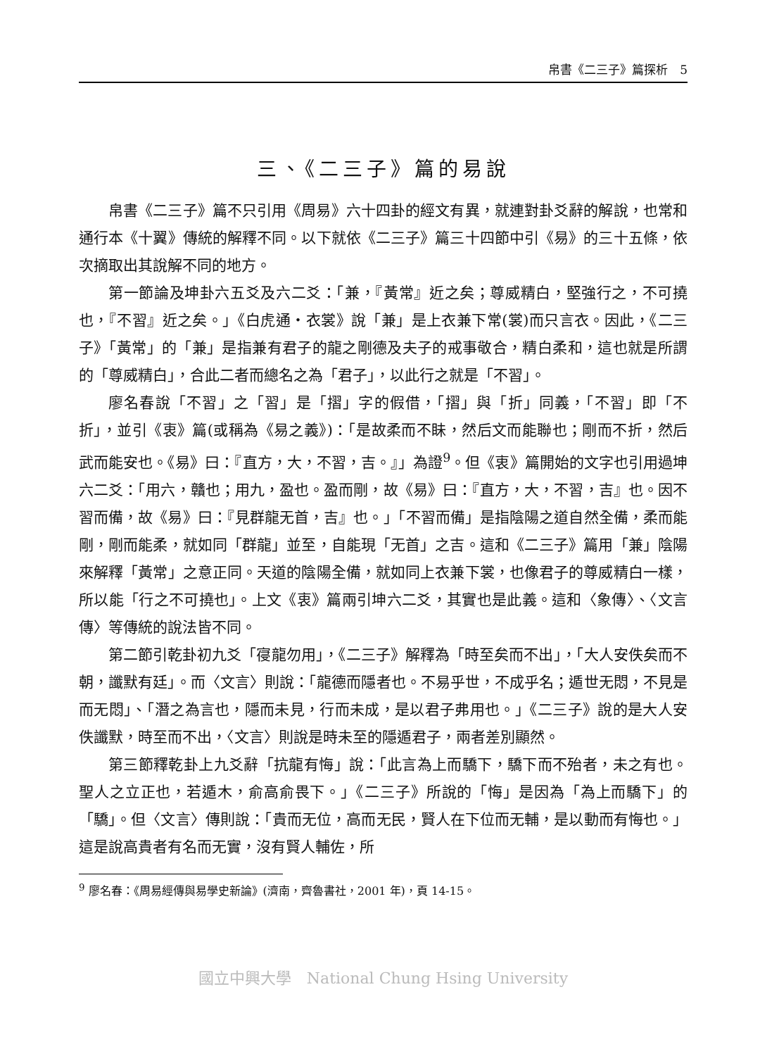帛書《二三子》篇探析　5
三、《二三子》篇的易說
帛書《二三子》篇不只引用《周易》六十四卦的經文有異，就連對卦爻辭的解說，也常和通行本《十翼》傳統的解釋不同。以下就依《二三子》篇三十四節中引《易》的三十五條，依次摘取出其說解不同的地方。
第一節論及坤卦六五爻及六二爻：「兼，『黃常』近之矣；尊威精白，堅強行之，不可撓也，『不習』近之矣。」《白虎通‧衣裳》說「兼」是上衣兼下常(裳)而只言衣。因此，《二三子》「黃常」的「兼」是指兼有君子的龍之剛德及夫子的戒事敬合，精白柔和，這也就是所謂的「尊威精白」，合此二者而總名之為「君子」，以此行之就是「不習」。
廖名春說「不習」之「習」是「摺」字的假借，「摺」與「折」同義，「不習」即「不折」，並引《衷》篇(或稱為《易之義》)：「是故柔而不眛，然后文而能聯也；剛而不折，然后武而能安也。《易》曰：『直方，大，不習，吉。』」為證<sup>9</sup>。但《衷》篇開始的文字也引用過坤六二爻：「用六，贛也；用九，盈也。盈而剛，故《易》曰：『直方，大，不習，吉』也。因不習而備，故《易》曰：『見群龍无首，吉』也。」「不習而備」是指陰陽之道自然全備，柔而能剛，剛而能柔，就如同「群龍」並至，自能現「无首」之吉。這和《二三子》篇用「兼」陰陽來解釋「黃常」之意正同。天道的陰陽全備，就如同上衣兼下裳，也像君子的尊威精白一樣，所以能「行之不可撓也」。上文《衷》篇兩引坤六二爻，其實也是此義。這和〈象傳〉、〈文言傳〉等傳統的說法皆不同。
第二節引乾卦初九爻「寑龍勿用」，《二三子》解釋為「時至矣而不出」，「大人安佚矣而不朝，讖默有廷」。而〈文言〉則說：「龍德而隱者也。不易乎世，不成乎名；遁世无悶，不見是而无悶」、「潛之為言也，隱而未見，行而未成，是以君子弗用也。」《二三子》說的是大人安佚讖默，時至而不出，〈文言〉則說是時未至的隱遁君子，兩者差別顯然。
第三節釋乾卦上九爻辭「抗龍有悔」說：「此言為上而驕下，驕下而不殆者，未之有也。聖人之立正也，若遁木，俞高俞畏下。」《二三子》所說的「悔」是因為「為上而驕下」的「驕」。但〈文言〉傳則說：「貴而无位，高而无民，賢人在下位而无輔，是以動而有悔也。」這是說高貴者有名而无實，沒有賢人輔佐，所
<sup>9</sup> 廖名春：《周易經傳與易學史新論》(濟南，齊魯書社，2001 年)，頁 14-15。
國立中興大學　National Chung Hsing University